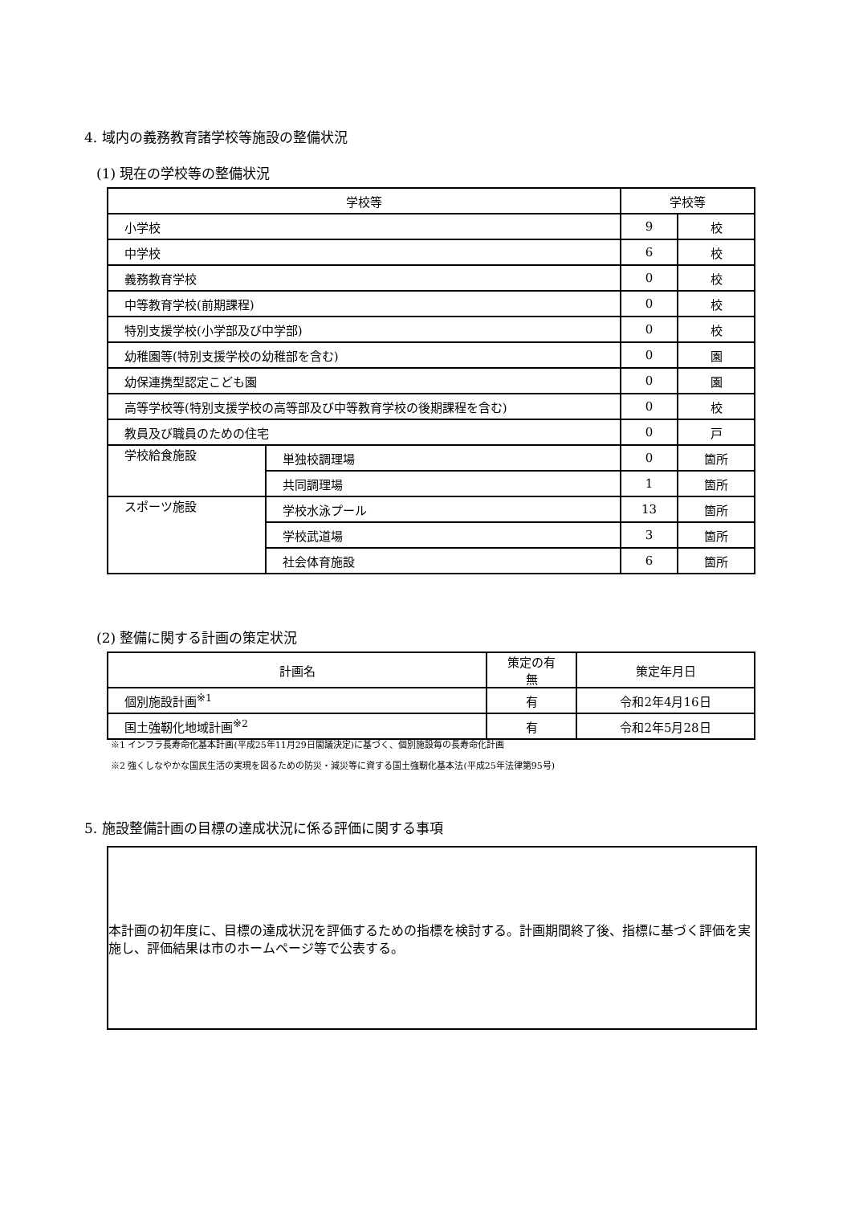4. 域内の義務教育諸学校等施設の整備状況
(1) 現在の学校等の整備状況
| 学校等 | | 学校等 | |
| --- | --- | --- | --- |
| 小学校 | | 9 | 校 |
| 中学校 | | 6 | 校 |
| 義務教育学校 | | 0 | 校 |
| 中等教育学校(前期課程) | | 0 | 校 |
| 特別支援学校(小学部及び中学部) | | 0 | 校 |
| 幼稚園等(特別支援学校の幼稚部を含む) | | 0 | 園 |
| 幼保連携型認定こども園 | | 0 | 園 |
| 高等学校等(特別支援学校の高等部及び中等教育学校の後期課程を含む) | | 0 | 校 |
| 教員及び職員のための住宅 | | 0 | 戸 |
| 学校給食施設 | 単独校調理場 | 0 | 箇所 |
| | 共同調理場 | 1 | 箇所 |
| スポーツ施設 | 学校水泳プール | 13 | 箇所 |
| | 学校武道場 | 3 | 箇所 |
| | 社会体育施設 | 6 | 箇所 |
(2) 整備に関する計画の策定状況
| 計画名 | 策定の有無 | 策定年月日 |
| --- | --- | --- |
| 個別施設計画<sup>※1</sup> | 有 | 令和2年4月16日 |
| 国土強靭化地域計画<sup>※2</sup> | 有 | 令和2年5月28日 |
※1 インフラ長寿命化基本計画(平成25年11月29日閣議決定)に基づく、個別施設毎の長寿命化計画
※2 強くしなやかな国民生活の実現を図るための防災・減災等に資する国土強靭化基本法(平成25年法律第95号)
5. 施設整備計画の目標の達成状況に係る評価に関する事項
本計画の初年度に、目標の達成状況を評価するための指標を検討する。計画期間終了後、指標に基づく評価を実施し、評価結果は市のホームページ等で公表する。